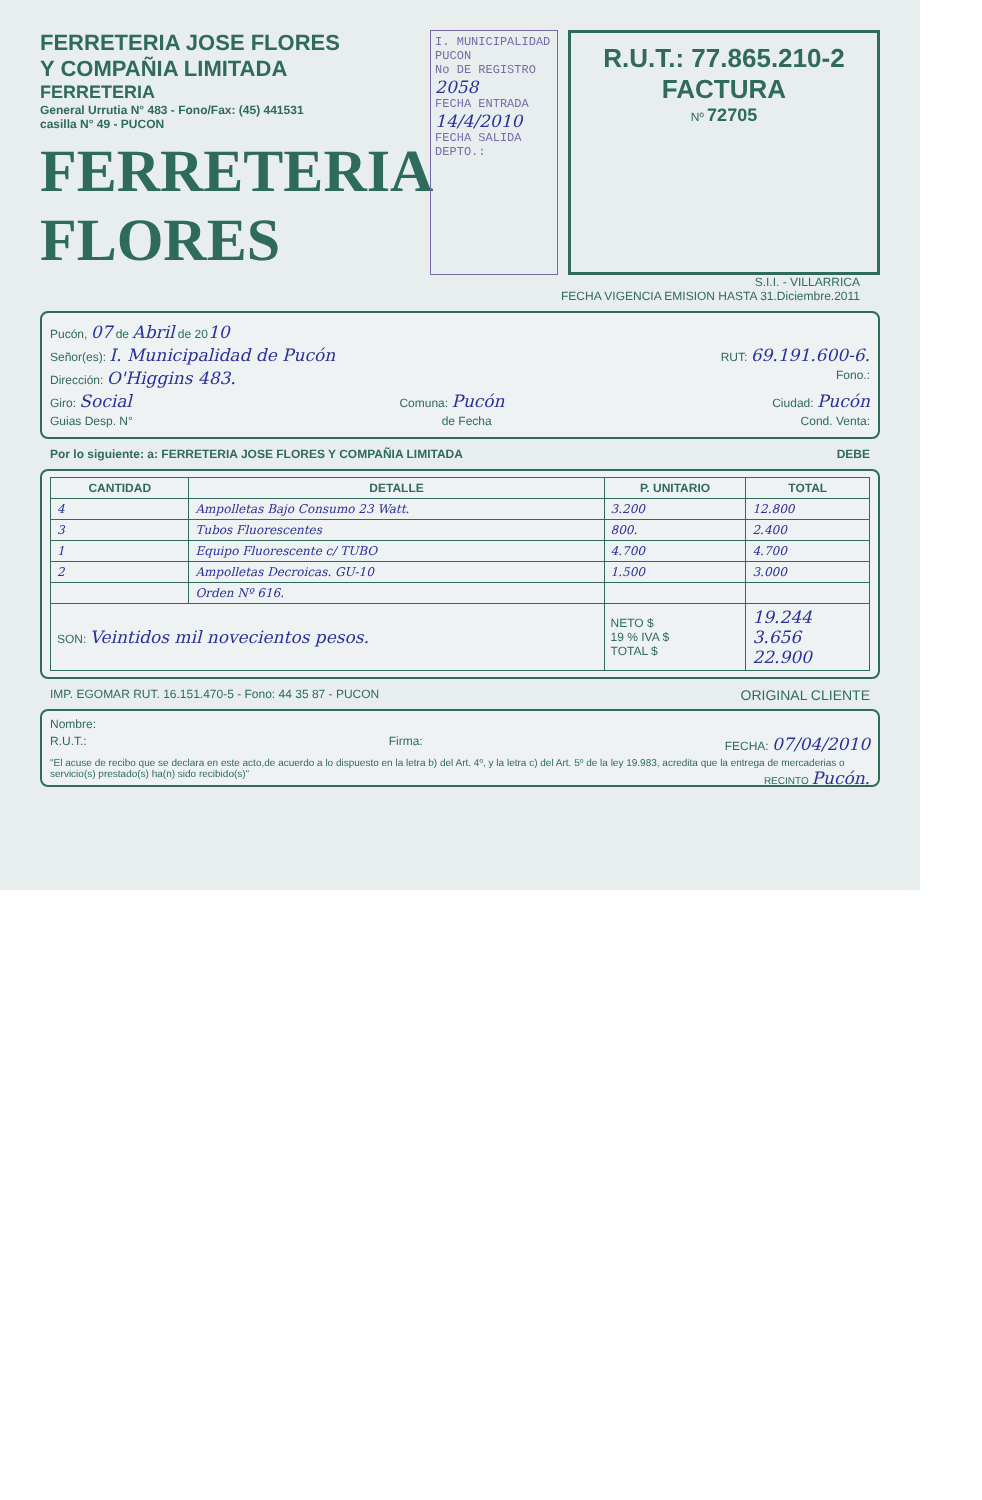FERRETERIA JOSE FLORES
Y COMPAÑIA LIMITADA
FERRETERIA
General Urrutia N° 483 - Fono/Fax: (45) 441531
casilla N° 49 - PUCON
FERRETERIA FLORES
I. MUNICIPALIDAD PUCON
No DE REGISTRO 2058
FECHA ENTRADA 14/4/2010
FECHA SALIDA
DEPTO.:
R.U.T.: 77.865.210-2
FACTURA
Nº 72705
S.I.I. - VILLARRICA
FECHA VIGENCIA EMISION HASTA 31.Diciembre.2011
Pucón, 07 de Abril de 2010
Señor(es): I. Municipalidad de Pucón RUT: 69.191.600-6.
Dirección: O'Higgins 483. Fono.:
Giro: Social Comuna: Pucón Ciudad: Pucón
Guias Desp. N° de Fecha Cond. Venta:
Por lo siguiente: a: FERRETERIA JOSE FLORES Y COMPAÑIA LIMITADA DEBE
| CANTIDAD | DETALLE | P. UNITARIO | TOTAL |
| --- | --- | --- | --- |
| 4 | Ampolletas Bajo Consumo 23 Watt. | 3.200 | 12.800 |
| 3 | Tubos Fluorescentes | 800. | 2.400 |
| 1 | Equipo Fluorescente c/ TUBO | 4.700 | 4.700 |
| 2 | Ampolletas Decroicas. GU-10 | 1.500 | 3.000 |
| | Orden Nº 616. | | |
| SON: Veintidos mil novecientos pesos. | | NETO $ 19 % IVA $ TOTAL $ | 19.244 3.656 22.900 |
IMP. EGOMAR RUT. 16.151.470-5 - Fono: 44 35 87 - PUCON ORIGINAL CLIENTE
Nombre:
R.U.T.: Firma: FECHA: 07/04/2010
"El acuse de recibo que se declara en este acto,de acuerdo a lo dispuesto en la letra b) del Art. 4º, y la letra c) del Art. 5º de la ley 19.983, acredita que la entrega de mercaderias o servicio(s) prestado(s) ha(n) sido recibido(s)" RECINTO Pucón.